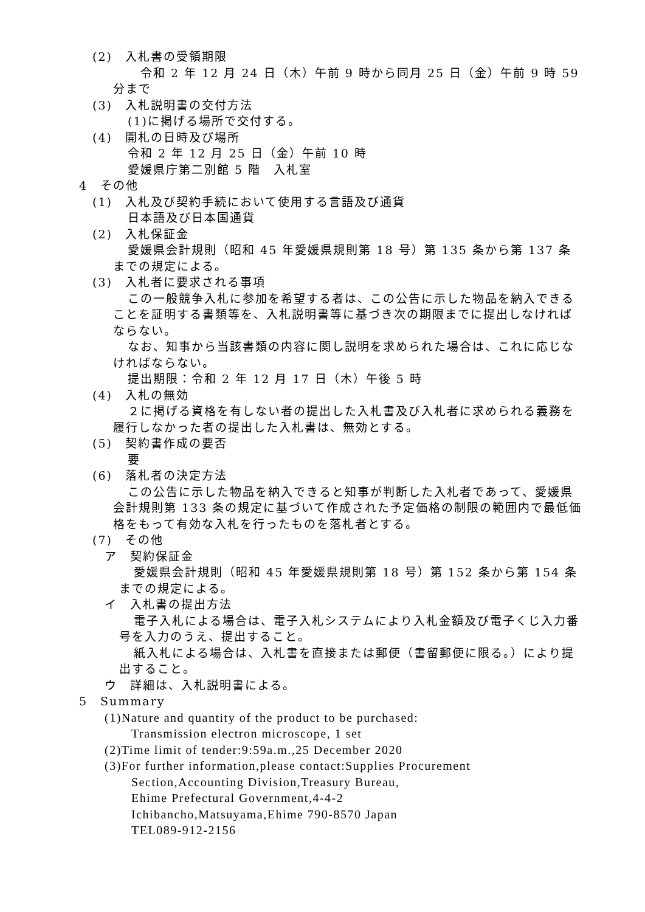(2)　入札書の受領期限
　令和 2 年 12 月 24 日（木）午前 9 時から同月 25 日（金）午前 9 時 59 分まで
(3)　入札説明書の交付方法
(1)に掲げる場所で交付する。
(4)　開札の日時及び場所
令和 2 年 12 月 25 日（金）午前 10 時
愛媛県庁第二別館 5 階　入札室
4　その他
(1)　入札及び契約手続において使用する言語及び通貨
日本語及び日本国通貨
(2)　入札保証金
愛媛県会計規則（昭和 45 年愛媛県規則第 18 号）第 135 条から第 137 条までの規定による。
(3)　入札者に要求される事項
この一般競争入札に参加を希望する者は、この公告に示した物品を納入できることを証明する書類等を、入札説明書等に基づき次の期限までに提出しなければならない。
なお、知事から当該書類の内容に関し説明を求められた場合は、これに応じなければならない。
提出期限：令和 2 年 12 月 17 日（木）午後 5 時
(4)　入札の無効
２に掲げる資格を有しない者の提出した入札書及び入札者に求められる義務を履行しなかった者の提出した入札書は、無効とする。
(5)　契約書作成の要否
要
(6)　落札者の決定方法
この公告に示した物品を納入できると知事が判断した入札者であって、愛媛県会計規則第 133 条の規定に基づいて作成された予定価格の制限の範囲内で最低価格をもって有効な入札を行ったものを落札者とする。
(7)　その他
ア　契約保証金
愛媛県会計規則（昭和 45 年愛媛県規則第 18 号）第 152 条から第 154 条までの規定による。
イ　入札書の提出方法
電子入札による場合は、電子入札システムにより入札金額及び電子くじ入力番号を入力のうえ、提出すること。
紙入札による場合は、入札書を直接または郵便（書留郵便に限る。）により提出すること。
ウ　詳細は、入札説明書による。
5　Summary
(1)Nature and quantity of the product to be purchased:
Transmission electron microscope, 1 set
(2)Time limit of tender:9:59a.m.,25 December 2020
(3)For further information,please contact:Supplies Procurement
Section,Accounting Division,Treasury Bureau,
Ehime Prefectural Government,4-4-2
Ichibancho,Matsuyama,Ehime 790-8570 Japan
TEL089-912-2156